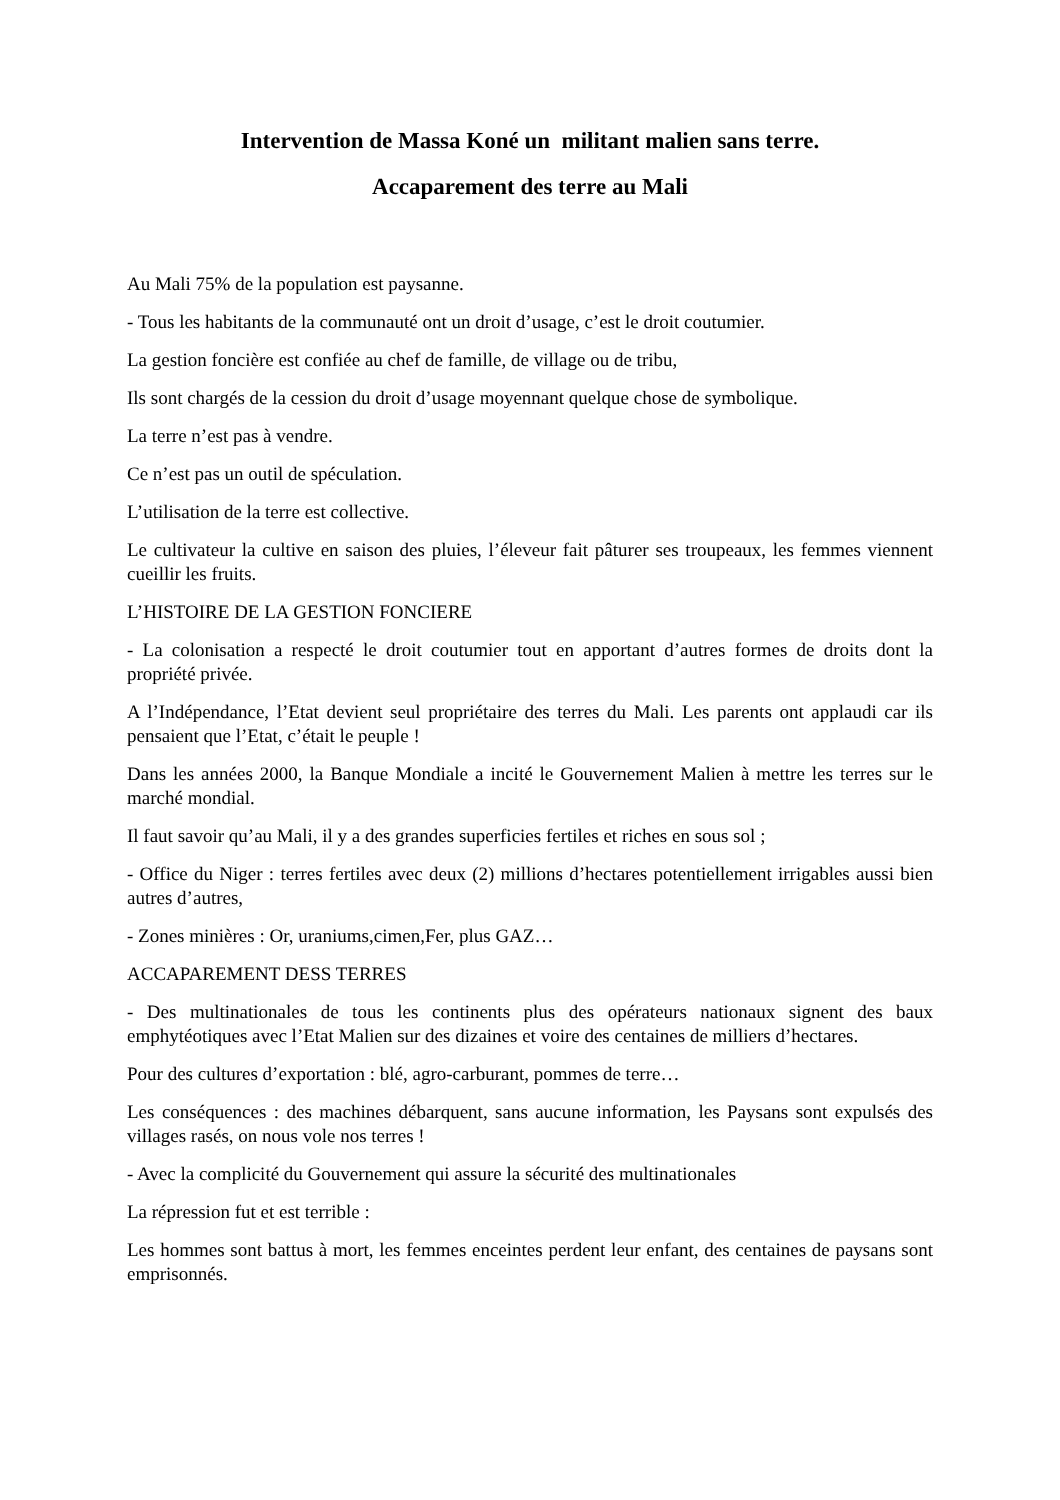Intervention de Massa Koné un militant malien sans terre.
Accaparement des terre au Mali
Au Mali 75% de la population est paysanne.
- Tous les habitants de la communauté ont un droit d’usage, c’est le droit coutumier.
La gestion foncière est confiée au chef de famille, de village ou de tribu,
Ils sont chargés de la cession du droit d’usage moyennant quelque chose de symbolique.
La terre n’est pas à vendre.
Ce n’est pas un outil de spéculation.
L’utilisation de la terre est collective.
Le cultivateur la cultive en saison des pluies, l’éleveur fait pâturer ses troupeaux, les femmes viennent cueillir les fruits.
L’HISTOIRE DE LA GESTION FONCIERE
- La colonisation a respecté le droit coutumier tout en apportant d’autres formes de droits dont la propriété privée.
A l’Indépendance, l’Etat devient seul propriétaire des terres du Mali. Les parents ont applaudi car ils pensaient que l’Etat, c’était le peuple !
Dans les années 2000, la Banque Mondiale a incité le Gouvernement Malien à mettre les terres sur le marché mondial.
Il faut savoir qu’au Mali, il y a des grandes superficies fertiles et riches en sous sol ;
- Office du Niger : terres fertiles avec deux (2) millions d’hectares potentiellement irrigables aussi bien autres d’autres,
- Zones minières : Or, uraniums,cimen,Fer, plus GAZ…
ACCAPAREMENT DESS TERRES
- Des multinationales de tous les continents plus des opérateurs nationaux signent des baux emphytéotiques avec l’Etat Malien sur des dizaines et voire des centaines de milliers d’hectares.
Pour des cultures d’exportation : blé, agro-carburant, pommes de terre…
Les conséquences : des machines débarquent, sans aucune information, les Paysans sont expulsés des villages rasés, on nous vole nos terres !
- Avec la complicité du Gouvernement qui assure la sécurité des multinationales
La répression fut et est terrible :
Les hommes sont battus à mort, les femmes enceintes perdent leur enfant, des centaines de paysans sont emprisonnés.